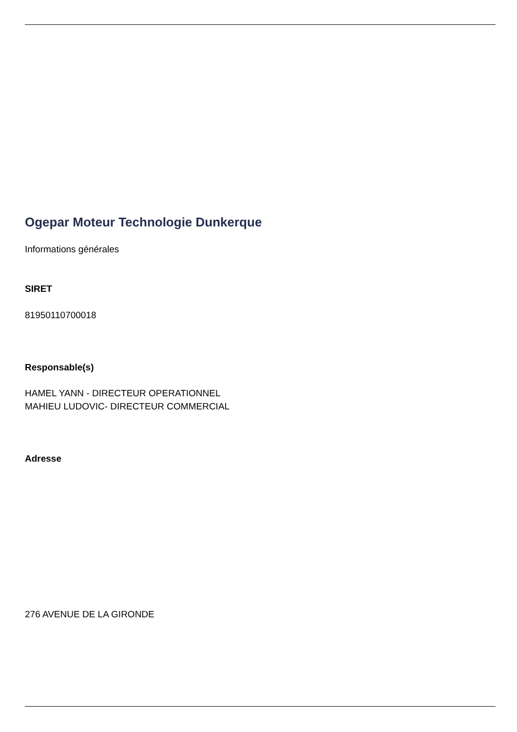Ogepar Moteur Technologie Dunkerque
Informations générales
SIRET
81950110700018
Responsable(s)
HAMEL YANN - DIRECTEUR OPERATIONNEL
MAHIEU LUDOVIC- DIRECTEUR COMMERCIAL
Adresse
276 AVENUE DE LA GIRONDE